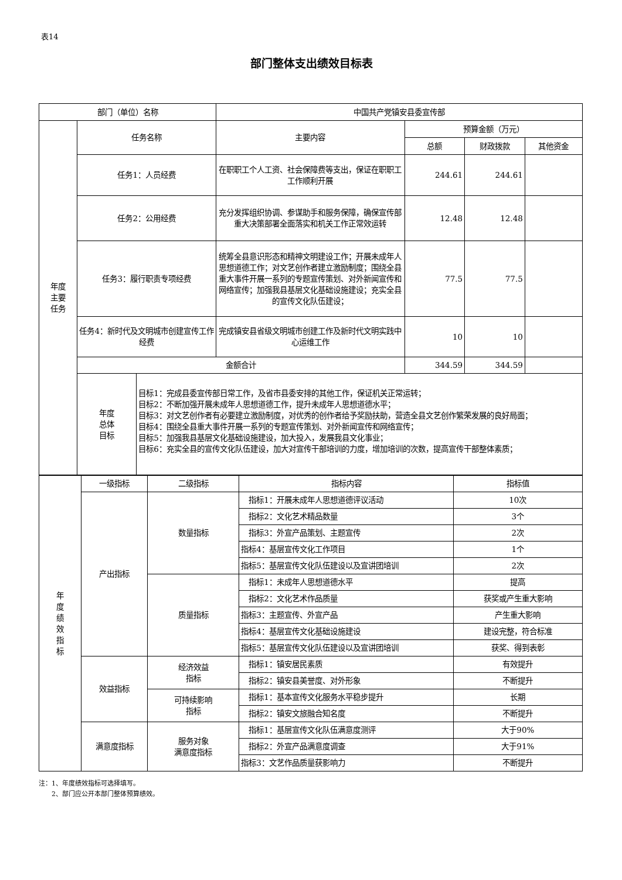表14
部门整体支出绩效目标表
| 部门（单位）名称 | | | 中国共产党镇安县委宣传部 | | | |
| 年度 主要 任务 | 任务名称 | | 主要内容 | 预算金额（万元） | | |
| | | | | 总额 | 财政拨款 | 其他资金 |
| | 任务1：人员经费 | | 在职职工个人工资、社会保障费等支出，保证在职职工工作顺利开展 | 244.61 | 244.61 | |
| | 任务2：公用经费 | | 充分发挥组织协调、参谋助手和服务保障，确保宣传部重大决策部署全面落实和机关工作正常效运转 | 12.48 | 12.48 | |
| | 任务3：履行职责专项经费 | | 统筹全县意识形态和精神文明建设工作；开展未成年人思想道德工作；对文艺创作者建立激励制度；围绕全县重大事件开展一系列的专题宣传策划、对外新闻宣传和网络宣传；加强我县基层文化基础设施建设；充实全县的宣传文化队伍建设； | 77.5 | 77.5 | |
| | 任务4：新时代及文明城市创建宣传工作经费 | | 完成镇安县省级文明城市创建工作及新时代文明实践中心运维工作 | 10 | 10 | |
| | 金额合计 | | | 344.59 | 344.59 | |
| | 年度 总体 目标 | 目标1：完成县委宣传部日常工作，及省市县委安排的其他工作，保证机关正常运转； 目标2：不断加强开展未成年人思想道德工作，提升未成年人思想道德水平； 目标3：对文艺创作者有必要建立激励制度，对优秀的创作者给予奖励扶助，营造全县文艺创作繁荣发展的良好局面； 目标4：围绕全县重大事件开展一系列的专题宣传策划、对外新闻宣传和网络宣传； 目标5：加强我县基层文化基础设施建设，加大投入，发展我县文化事业； 目标6：充实全县的宣传文化队伍建设，加大对宣传干部培训的力度，增加培训的次数，提高宣传干部整体素质； | | | | |
| 年 度 绩 效 指 标 | 一级指标 | 二级指标 | 指标内容 | 指标值 |
| | 产出指标 | 数量指标 | 指标1：开展未成年人思想道德评议活动 | 10次 |
| | | | 指标2：文化艺术精品数量 | 3个 |
| | | | 指标3：外宣产品策划、主题宣传 | 2次 |
| | | | 指标4：基层宣传文化工作项目 | 1个 |
| | | | 指标5：基层宣传文化队伍建设以及宣讲团培训 | 2次 |
| | | 质量指标 | 指标1：未成年人思想道德水平 | 提高 |
| | | | 指标2：文化艺术作品质量 | 获奖或产生重大影响 |
| | | | 指标3：主题宣传、外宣产品 | 产生重大影响 |
| | | | 指标4：基层宣传文化基础设施建设 | 建设完整，符合标准 |
| | | | 指标5：基层宣传文化队伍建设以及宣讲团培训 | 获奖、得到表彰 |
| | 效益指标 | 经济效益 指标 | 指标1：镇安居民素质 | 有效提升 |
| | | | 指标2：镇安县美誉度、对外形象 | 不断提升 |
| | | 可持续影响 指标 | 指标1：基本宣传文化服务水平稳步提升 | 长期 |
| | | | 指标2：镇安文旅融合知名度 | 不断提升 |
| | 满意度指标 | 服务对象 满意度指标 | 指标1：基层宣传文化队伍满意度测评 | 大于90% |
| | | | 指标2：外宣产品满意度调查 | 大于91% |
| | | | 指标3：文艺作品质量获影响力 | 不断提升 |
注：1、年度绩效指标可选择填写。
　　2、部门应公开本部门整体预算绩效。